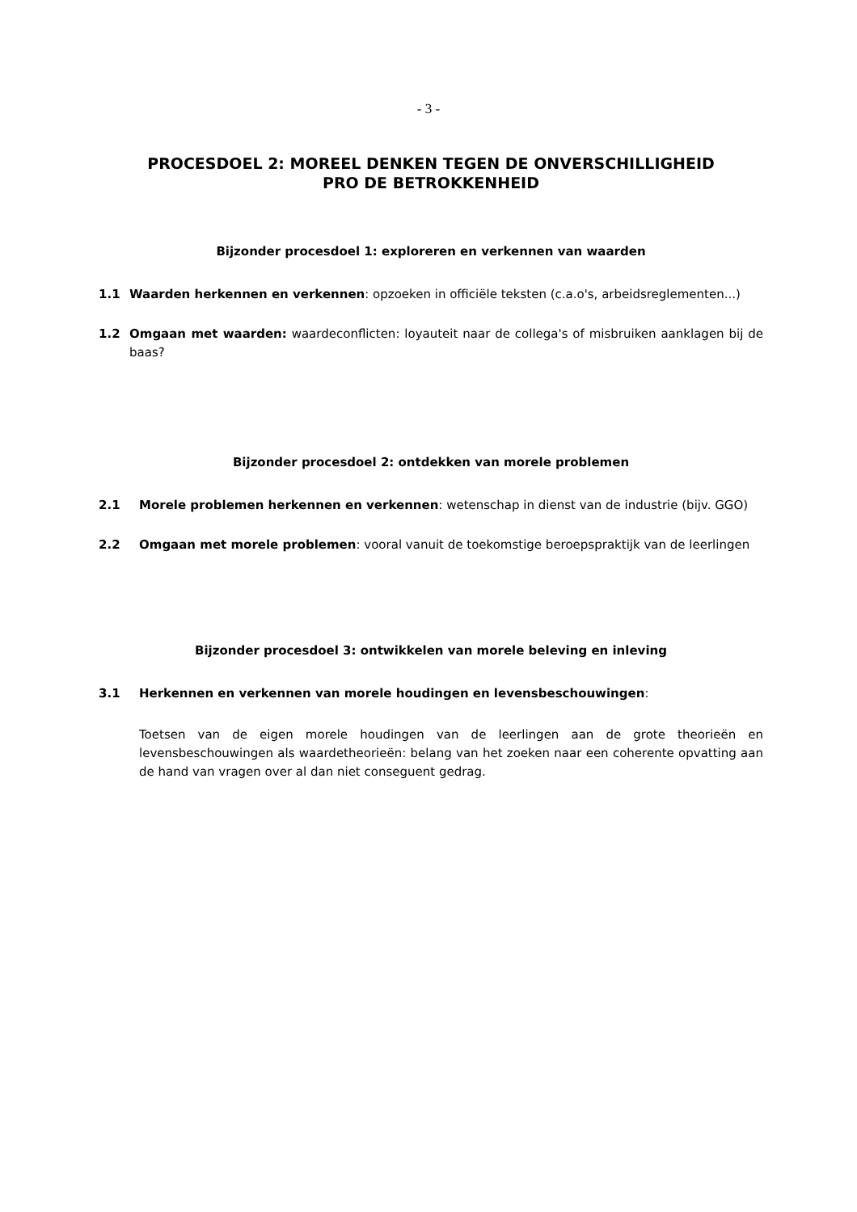- 3 -
PROCESDOEL 2: MOREEL DENKEN TEGEN DE ONVERSCHILLIGHEID
PRO DE BETROKKENHEID
Bijzonder procesdoel 1: exploreren en verkennen van waarden
1.1 Waarden herkennen en verkennen: opzoeken in officiële teksten (c.a.o's, arbeidsreglementen...)
1.2 Omgaan met waarden: waardeconflicten: loyauteit naar de collega's of misbruiken aanklagen bij de baas?
Bijzonder procesdoel 2: ontdekken van morele problemen
2.1 Morele problemen herkennen en verkennen: wetenschap in dienst van de industrie (bijv. GGO)
2.2 Omgaan met morele problemen: vooral vanuit de toekomstige beroepspraktijk van de leerlingen
Bijzonder procesdoel 3: ontwikkelen van morele beleving en inleving
3.1 Herkennen en verkennen van morele houdingen en levensbeschouwingen:
Toetsen van de eigen morele houdingen van de leerlingen aan de grote theorieën en levensbeschouwingen als waardetheorieën: belang van het zoeken naar een coherente opvatting aan de hand van vragen over al dan niet conseguent gedrag.